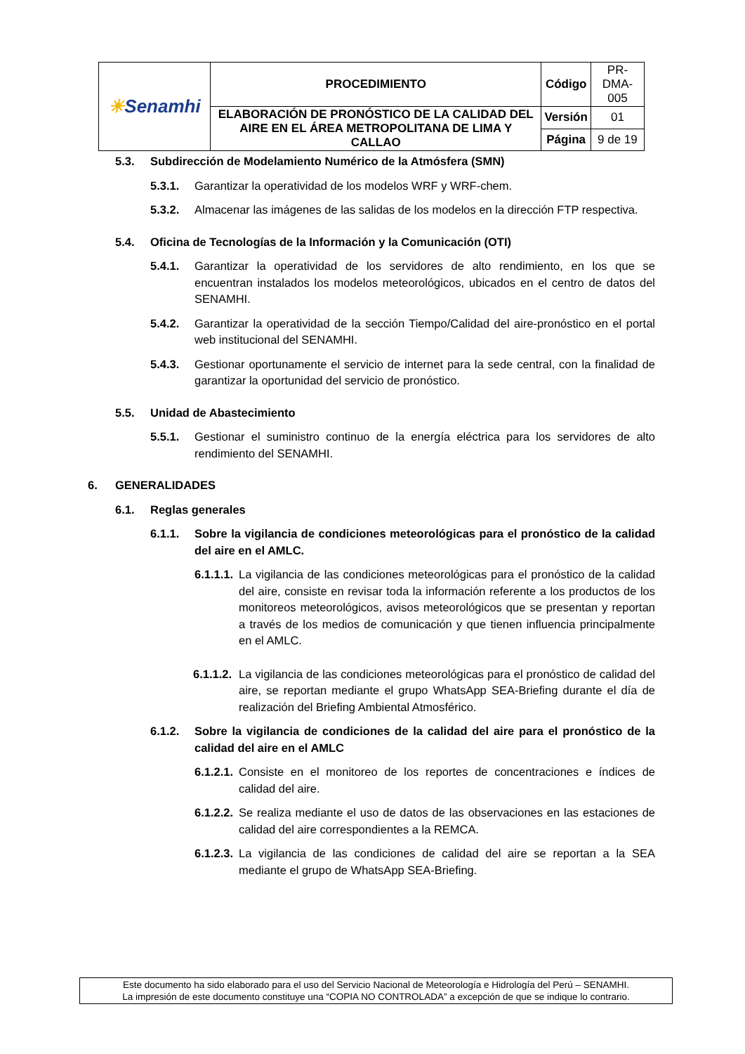| ☀ Senamhi | PROCEDIMIENTO | Código | PR-DMA-005 |
| | ELABORACIÓN DE PRONÓSTICO DE LA CALIDAD DEL AIRE EN EL ÁREA METROPOLITANA DE LIMA Y CALLAO | Versión | 01 |
| | | Página | 9 de 19 |
5.3. Subdirección de Modelamiento Numérico de la Atmósfera (SMN)
5.3.1. Garantizar la operatividad de los modelos WRF y WRF-chem.
5.3.2. Almacenar las imágenes de las salidas de los modelos en la dirección FTP respectiva.
5.4. Oficina de Tecnologías de la Información y la Comunicación (OTI)
5.4.1. Garantizar la operatividad de los servidores de alto rendimiento, en los que se encuentran instalados los modelos meteorológicos, ubicados en el centro de datos del SENAMHI.
5.4.2. Garantizar la operatividad de la sección Tiempo/Calidad del aire-pronóstico en el portal web institucional del SENAMHI.
5.4.3. Gestionar oportunamente el servicio de internet para la sede central, con la finalidad de garantizar la oportunidad del servicio de pronóstico.
5.5. Unidad de Abastecimiento
5.5.1. Gestionar el suministro continuo de la energía eléctrica para los servidores de alto rendimiento del SENAMHI.
6. GENERALIDADES
6.1. Reglas generales
6.1.1. Sobre la vigilancia de condiciones meteorológicas para el pronóstico de la calidad del aire en el AMLC.
6.1.1.1. La vigilancia de las condiciones meteorológicas para el pronóstico de la calidad del aire, consiste en revisar toda la información referente a los productos de los monitoreos meteorológicos, avisos meteorológicos que se presentan y reportan a través de los medios de comunicación y que tienen influencia principalmente en el AMLC.
6.1.1.2. La vigilancia de las condiciones meteorológicas para el pronóstico de calidad del aire, se reportan mediante el grupo WhatsApp SEA-Briefing durante el día de realización del Briefing Ambiental Atmosférico.
6.1.2. Sobre la vigilancia de condiciones de la calidad del aire para el pronóstico de la calidad del aire en el AMLC
6.1.2.1. Consiste en el monitoreo de los reportes de concentraciones e índices de calidad del aire.
6.1.2.2. Se realiza mediante el uso de datos de las observaciones en las estaciones de calidad del aire correspondientes a la REMCA.
6.1.2.3. La vigilancia de las condiciones de calidad del aire se reportan a la SEA mediante el grupo de WhatsApp SEA-Briefing.
Este documento ha sido elaborado para el uso del Servicio Nacional de Meteorología e Hidrología del Perú – SENAMHI.
La impresión de este documento constituye una “COPIA NO CONTROLADA” a excepción de que se indique lo contrario.